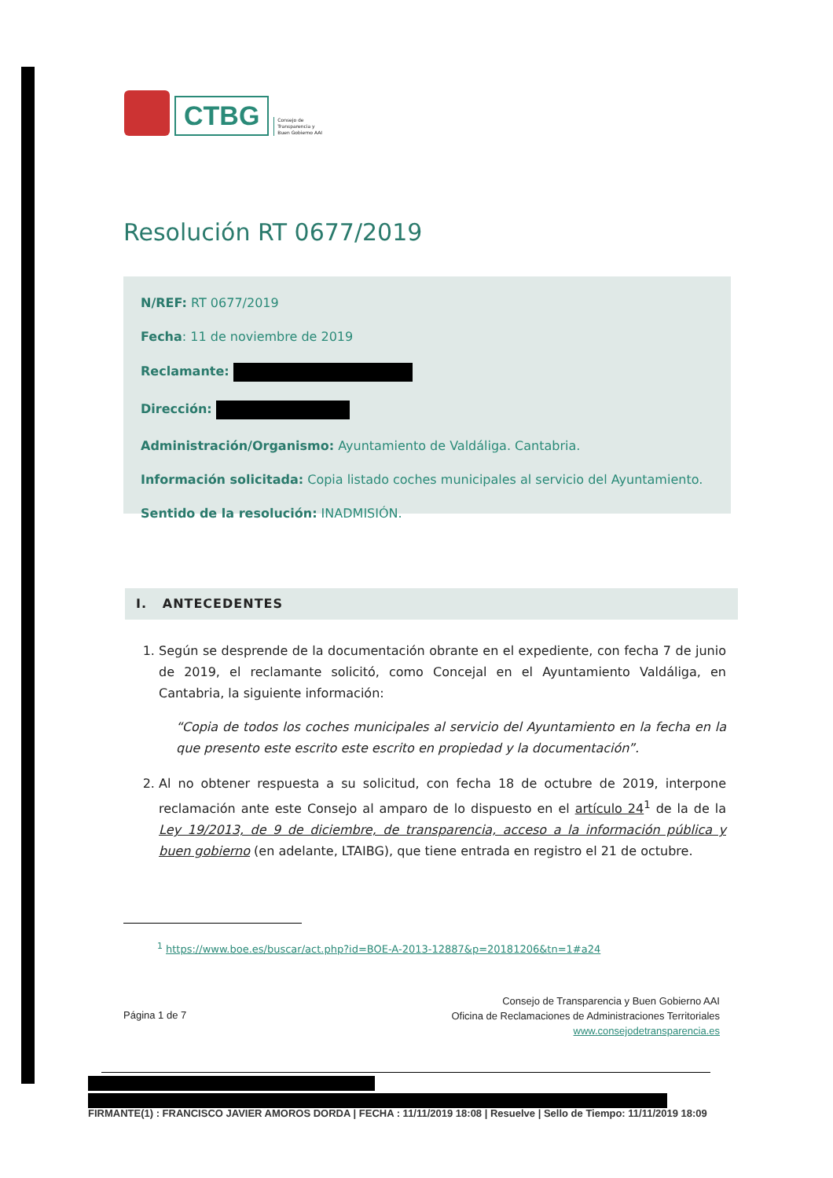CTBG
Consejo de
Transparencia y
Buen Gobierno AAI
Resolución RT 0677/2019
N/REF: RT 0677/2019
Fecha: 11 de noviembre de 2019
Reclamante:
Dirección:
Administración/Organismo: Ayuntamiento de Valdáliga. Cantabria.
Información solicitada: Copia listado coches municipales al servicio del Ayuntamiento.
Sentido de la resolución: INADMISIÓN.
I. ANTECEDENTES
1. Según se desprende de la documentación obrante en el expediente, con fecha 7 de junio de 2019, el reclamante solicitó, como Concejal en el Ayuntamiento Valdáliga, en Cantabria, la siguiente información:
“Copia de todos los coches municipales al servicio del Ayuntamiento en la fecha en la que presento este escrito este escrito en propiedad y la documentación”.
2. Al no obtener respuesta a su solicitud, con fecha 18 de octubre de 2019, interpone reclamación ante este Consejo al amparo de lo dispuesto en el artículo 24<sup>1</sup> de la de la Ley 19/2013, de 9 de diciembre, de transparencia, acceso a la información pública y buen gobierno (en adelante, LTAIBG), que tiene entrada en registro el 21 de octubre.
<sup>1</sup> https://www.boe.es/buscar/act.php?id=BOE-A-2013-12887&p=20181206&tn=1#a24
Página 1 de 7
Consejo de Transparencia y Buen Gobierno AAI
Oficina de Reclamaciones de Administraciones Territoriales
www.consejodetransparencia.es
FIRMANTE(1) : FRANCISCO JAVIER AMOROS DORDA | FECHA : 11/11/2019 18:08 | Resuelve | Sello de Tiempo: 11/11/2019 18:09